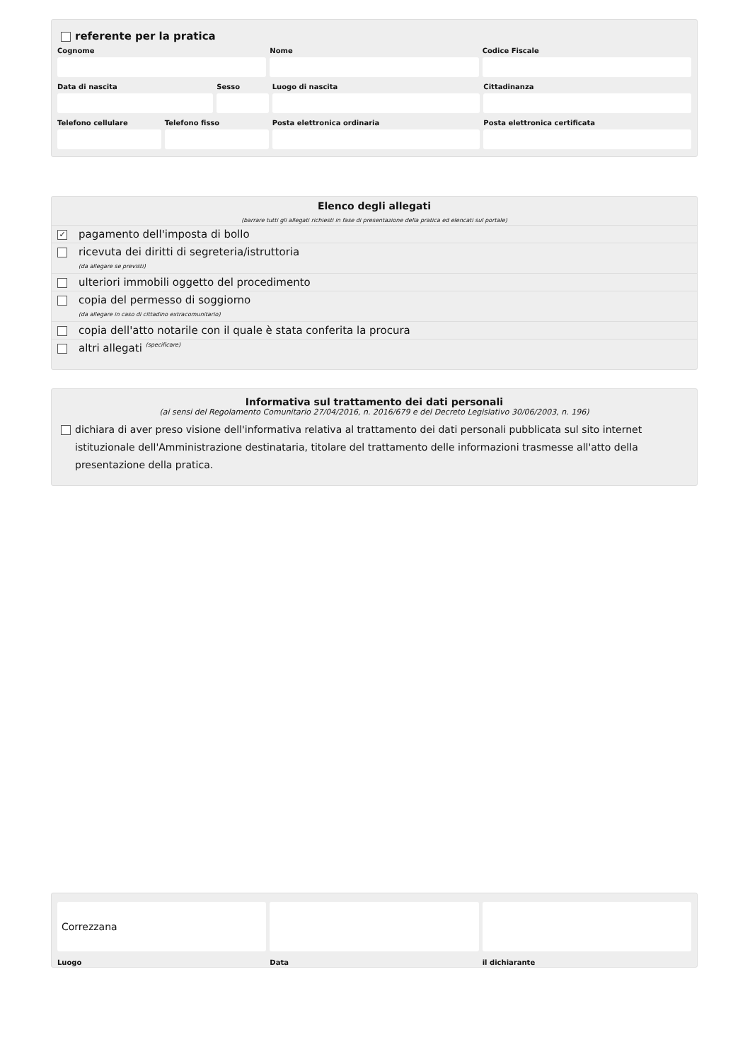referente per la pratica
Cognome Nome Codice Fiscale
Data di nascita Sesso Luogo di nascita Cittadinanza
Telefono cellulare Telefono fisso Posta elettronica ordinaria Posta elettronica certificata
Elenco degli allegati
(barrare tutti gli allegati richiesti in fase di presentazione della pratica ed elencati sul portale)
✓ pagamento dell'imposta di bollo
ricevuta dei diritti di segreteria/istruttoria
(da allegare se previsti)
ulteriori immobili oggetto del procedimento
copia del permesso di soggiorno
(da allegare in caso di cittadino extracomunitario)
copia dell'atto notarile con il quale è stata conferita la procura
altri allegati (specificare)
Informativa sul trattamento dei dati personali
(ai sensi del Regolamento Comunitario 27/04/2016, n. 2016/679 e del Decreto Legislativo 30/06/2003, n. 196)
dichiara di aver preso visione dell'informativa relativa al trattamento dei dati personali pubblicata sul sito internet istituzionale dell'Amministrazione destinataria, titolare del trattamento delle informazioni trasmesse all'atto della presentazione della pratica.
Correzzana
Luogo
Data il dichiarante